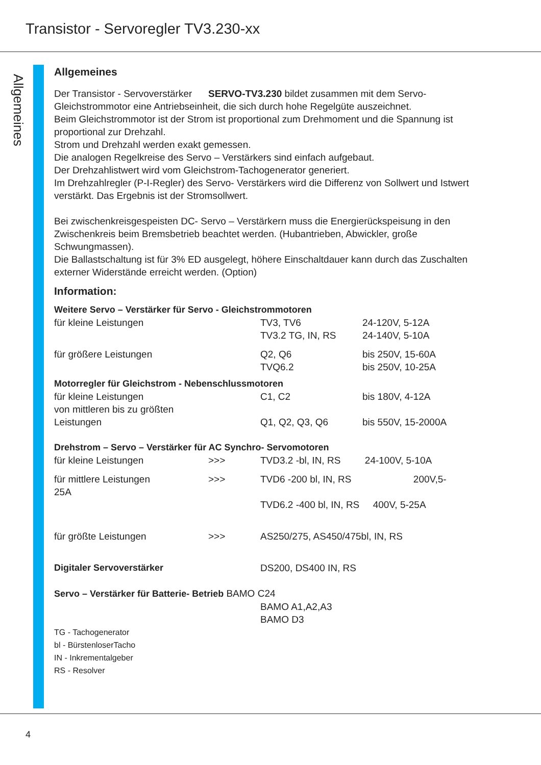Transistor - Servoregler TV3.230-xx
Allgemeines
Allgemeines
Der Transistor - Servoverstärker SERVO-TV3.230 bildet zusammen mit dem Servo- Gleichstrommotor eine Antriebseinheit, die sich durch hohe Regelgüte auszeichnet.
Beim Gleichstrommotor ist der Strom ist proportional zum Drehmoment und die Spannung ist proportional zur Drehzahl.
Strom und Drehzahl werden exakt gemessen.
Die analogen Regelkreise des Servo – Verstärkers sind einfach aufgebaut.
Der Drehzahlistwert wird vom Gleichstrom-Tachogenerator generiert.
Im Drehzahlregler (P-I-Regler) des Servo- Verstärkers wird die Differenz von Sollwert und Istwert verstärkt. Das Ergebnis ist der Stromsollwert.
Bei zwischenkreisgespeisten DC- Servo – Verstärkern muss die Energierückspeisung in den Zwischenkreis beim Bremsbetrieb beachtet werden. (Hubantrieben, Abwickler, große Schwungmassen).
Die Ballastschaltung ist für 3% ED ausgelegt, höhere Einschaltdauer kann durch das Zuschalten externer Widerstände erreicht werden. (Option)
Information:
Weitere Servo – Verstärker für Servo - Gleichstrommotoren
| für kleine Leistungen | | TV3, TV6 TV3.2 TG, IN, RS | 24-120V, 5-12A 24-140V, 5-10A |
| für größere Leistungen | | Q2, Q6 TVQ6.2 | bis 250V, 15-60A bis 250V, 10-25A |
Motorregler für Gleichstrom - Nebenschlussmotoren
| für kleine Leistungen | C1, C2 | bis 180V, 4-12A |
| von mittleren bis zu größten Leistungen | Q1, Q2, Q3, Q6 | bis 550V, 15-2000A |
Drehstrom – Servo – Verstärker für AC Synchro- Servomotoren
| für kleine Leistungen | >>> | TVD3.2 -bl, IN, RS 24-100V, 5-10A |
| für mittlere Leistungen 25A | >>> | TVD6 -200 bl, IN, RS 200V,5- |
| | | TVD6.2 -400 bl, IN, RS 400V, 5-25A |
| für größte Leistungen | >>> | AS250/275, AS450/475bl, IN, RS |
| Digitaler Servoverstärker | | DS200, DS400 IN, RS |
Servo – Verstärker für Batterie- Betrieb BAMO C24
BAMO A1,A2,A3
BAMO D3
TG - Tachogenerator
bl - BürstenloserTacho
IN - Inkrementalgeber
RS - Resolver
4